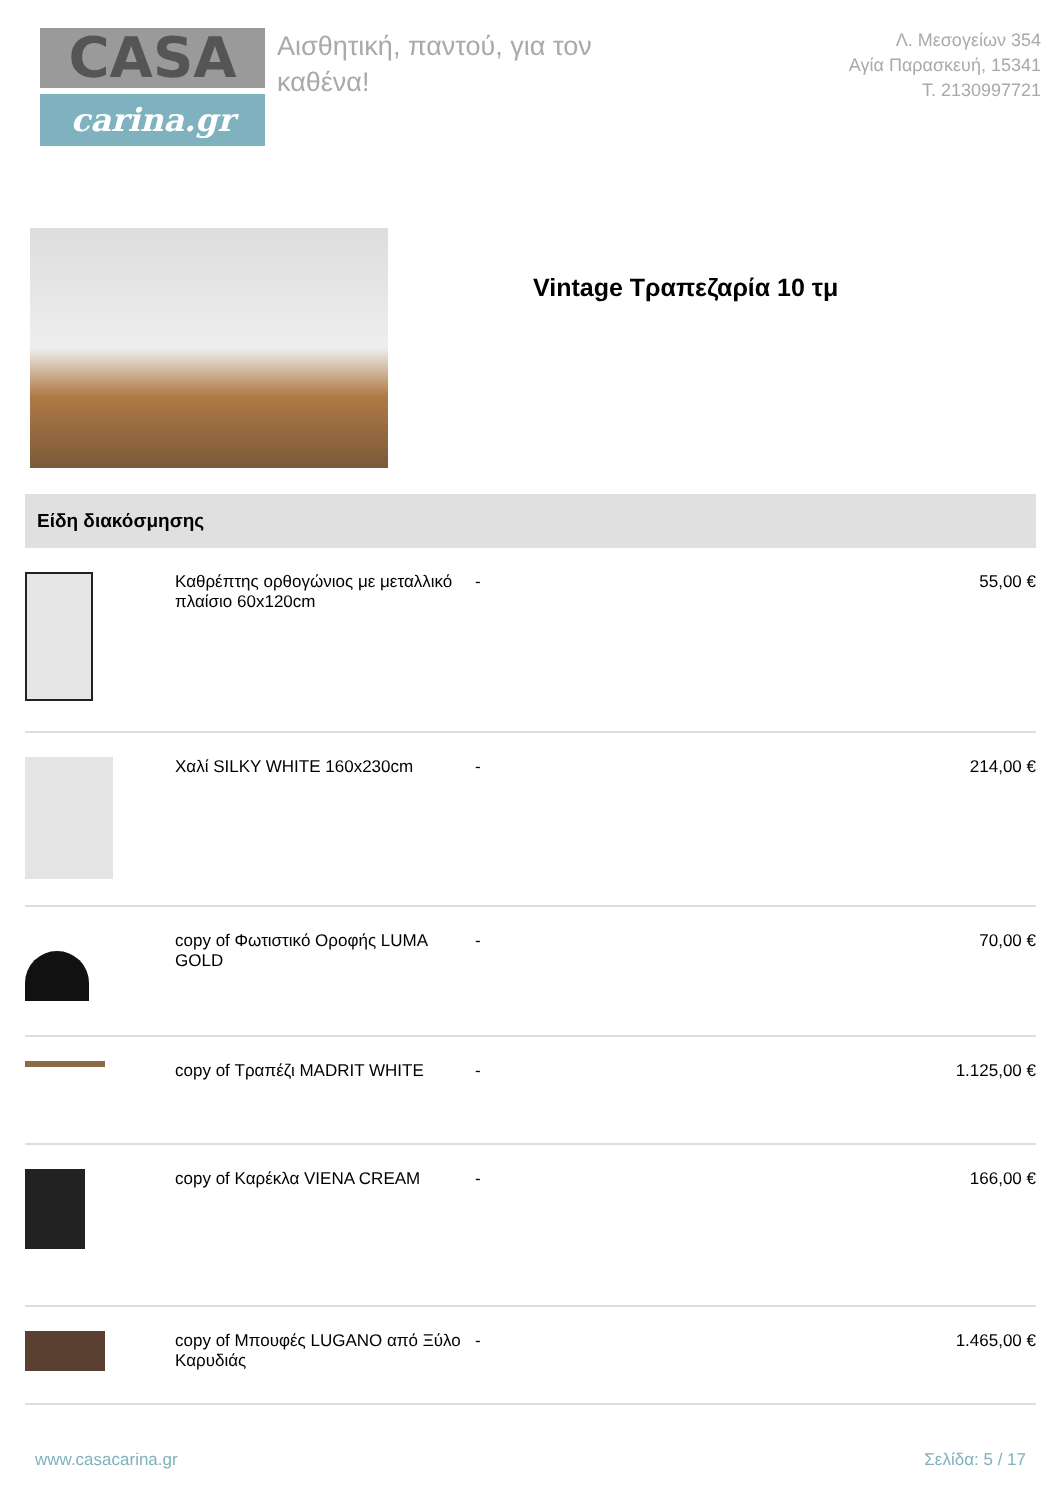CASA
carina.gr
Αισθητική, παντού, για τον καθένα!
Λ. Μεσογείων 354
Αγία Παρασκευή, 15341
T. 2130997721
Vintage Τραπεζαρία 10 τμ
Είδη διακόσμησης
| | Καθρέπτης ορθογώνιος με μεταλλικό πλαίσιο 60x120cm | - | 55,00 € |
| | Χαλί SILKY WHITE 160x230cm | - | 214,00 € |
| | copy of Φωτιστικό Οροφής LUMA GOLD | - | 70,00 € |
| | copy of Τραπέζι MADRIT WHITE | - | 1.125,00 € |
| | copy of Καρέκλα VIENA CREAM | - | 166,00 € |
| | copy of Μπουφές LUGANO από Ξύλο Καρυδιάς | - | 1.465,00 € |
www.casacarina.gr Σελίδα: 5 / 17